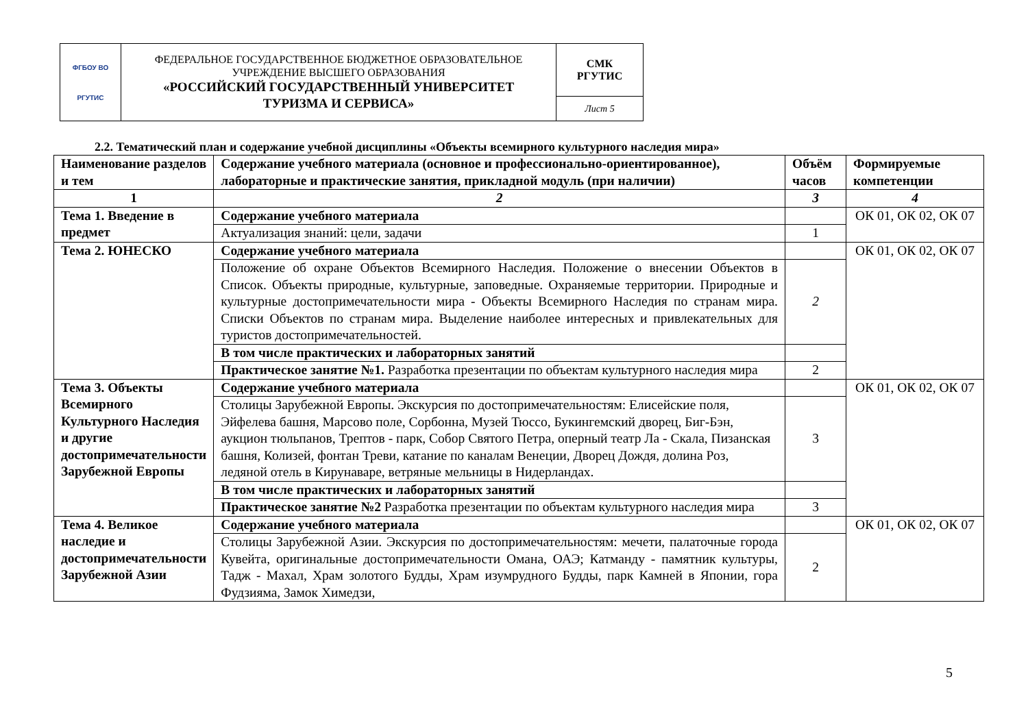| ФГБОУ ВО РГУТИС | ФЕДЕРАЛЬНОЕ ГОСУДАРСТВЕННОЕ БЮДЖЕТНОЕ ОБРАЗОВАТЕЛЬНОЕ УЧРЕЖДЕНИЕ ВЫСШЕГО ОБРАЗОВАНИЯ «РОССИЙСКИЙ ГОСУДАРСТВЕННЫЙ УНИВЕРСИТЕТ ТУРИЗМА И СЕРВИСА» | СМК РГУТИС |
| | | Лист 5 |
2.2. Тематический план и содержание учебной дисциплины «Объекты всемирного культурного наследия мира»
| Наименование разделов и тем | Содержание учебного материала (основное и профессионально-ориентированное), лабораторные и практические занятия, прикладной модуль (при наличии) | Объём часов | Формируемые компетенции |
| 1 | 2 | 3 | 4 |
| Тема 1. Введение в предмет | Содержание учебного материала | | ОК 01, ОК 02, ОК 07 |
| | Актуализация знаний: цели, задачи | 1 | |
| Тема 2. ЮНЕСКО | Содержание учебного материала | | ОК 01, ОК 02, ОК 07 |
| | Положение об охране Объектов Всемирного Наследия. Положение о внесении Объектов в Список. Объекты природные, культурные, заповедные. Охраняемые территории. Природные и культурные достопримечательности мира - Объекты Всемирного Наследия по странам мира. Списки Объектов по странам мира. Выделение наиболее интересных и привлекательных для туристов достопримечательностей. | 2 | |
| | В том числе практических и лабораторных занятий | | |
| | Практическое занятие №1. Разработка презентации по объектам культурного наследия мира | 2 | |
| Тема 3. Объекты Всемирного Культурного Наследия и другие достопримечательности Зарубежной Европы | Содержание учебного материала | | ОК 01, ОК 02, ОК 07 |
| | Столицы Зарубежной Европы. Экскурсия по достопримечательностям: Елисейские поля, Эйфелева башня, Марсово поле, Сорбонна, Музей Тюссо, Букингемский дворец, Биг-Бэн, аукцион тюльпанов, Трептов - парк, Собор Святого Петра, оперный театр Ла - Скала, Пизанская башня, Колизей, фонтан Треви, катание по каналам Венеции, Дворец Дождя, долина Роз, ледяной отель в Кирунаваре, ветряные мельницы в Нидерландах. | 3 | |
| | В том числе практических и лабораторных занятий | | |
| | Практическое занятие №2 Разработка презентации по объектам культурного наследия мира | 3 | |
| Тема 4. Великое наследие и достопримечательности Зарубежной Азии | Содержание учебного материала | | ОК 01, ОК 02, ОК 07 |
| | Столицы Зарубежной Азии. Экскурсия по достопримечательностям: мечети, палаточные города Кувейта, оригинальные достопримечательности Омана, ОАЭ; Катманду - памятник культуры, Тадж - Махал, Храм золотого Будды, Храм изумрудного Будды, парк Камней в Японии, гора Фудзияма, Замок Химедзи, | 2 | |
5